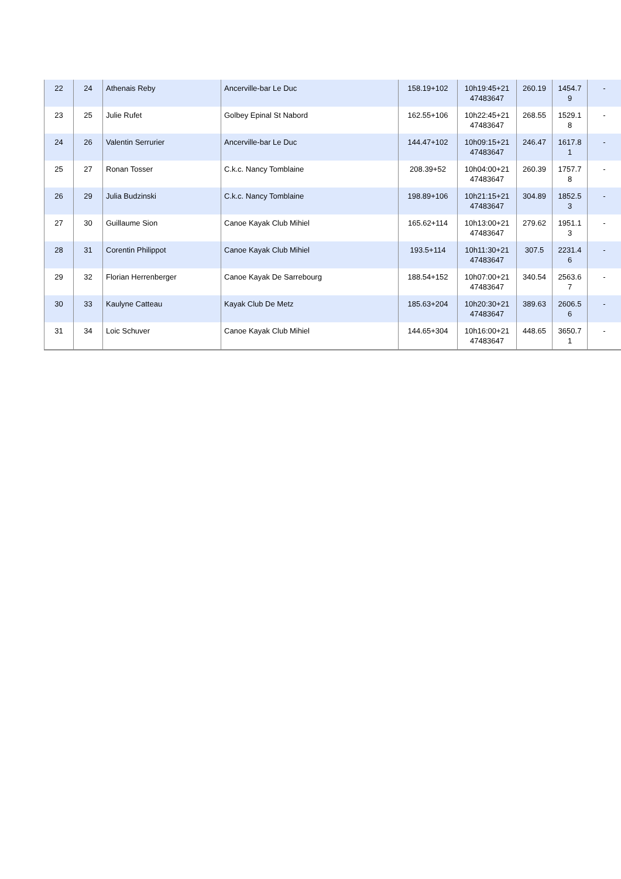| 22 | 24 | Athenais Reby | Ancerville-bar Le Duc | 158.19+102 | 10h19:45+21 47483647 | 260.19 | 1454.7 9 | - |
| 23 | 25 | Julie Rufet | Golbey Epinal St Nabord | 162.55+106 | 10h22:45+21 47483647 | 268.55 | 1529.1 8 | - |
| 24 | 26 | Valentin Serrurier | Ancerville-bar Le Duc | 144.47+102 | 10h09:15+21 47483647 | 246.47 | 1617.8 1 | - |
| 25 | 27 | Ronan Tosser | C.k.c. Nancy Tomblaine | 208.39+52 | 10h04:00+21 47483647 | 260.39 | 1757.7 8 | - |
| 26 | 29 | Julia Budzinski | C.k.c. Nancy Tomblaine | 198.89+106 | 10h21:15+21 47483647 | 304.89 | 1852.5 3 | - |
| 27 | 30 | Guillaume Sion | Canoe Kayak Club Mihiel | 165.62+114 | 10h13:00+21 47483647 | 279.62 | 1951.1 3 | - |
| 28 | 31 | Corentin Philippot | Canoe Kayak Club Mihiel | 193.5+114 | 10h11:30+21 47483647 | 307.5 | 2231.4 6 | - |
| 29 | 32 | Florian Herrenberger | Canoe Kayak De Sarrebourg | 188.54+152 | 10h07:00+21 47483647 | 340.54 | 2563.6 7 | - |
| 30 | 33 | Kaulyne Catteau | Kayak Club De Metz | 185.63+204 | 10h20:30+21 47483647 | 389.63 | 2606.5 6 | - |
| 31 | 34 | Loic Schuver | Canoe Kayak Club Mihiel | 144.65+304 | 10h16:00+21 47483647 | 448.65 | 3650.7 1 | - |